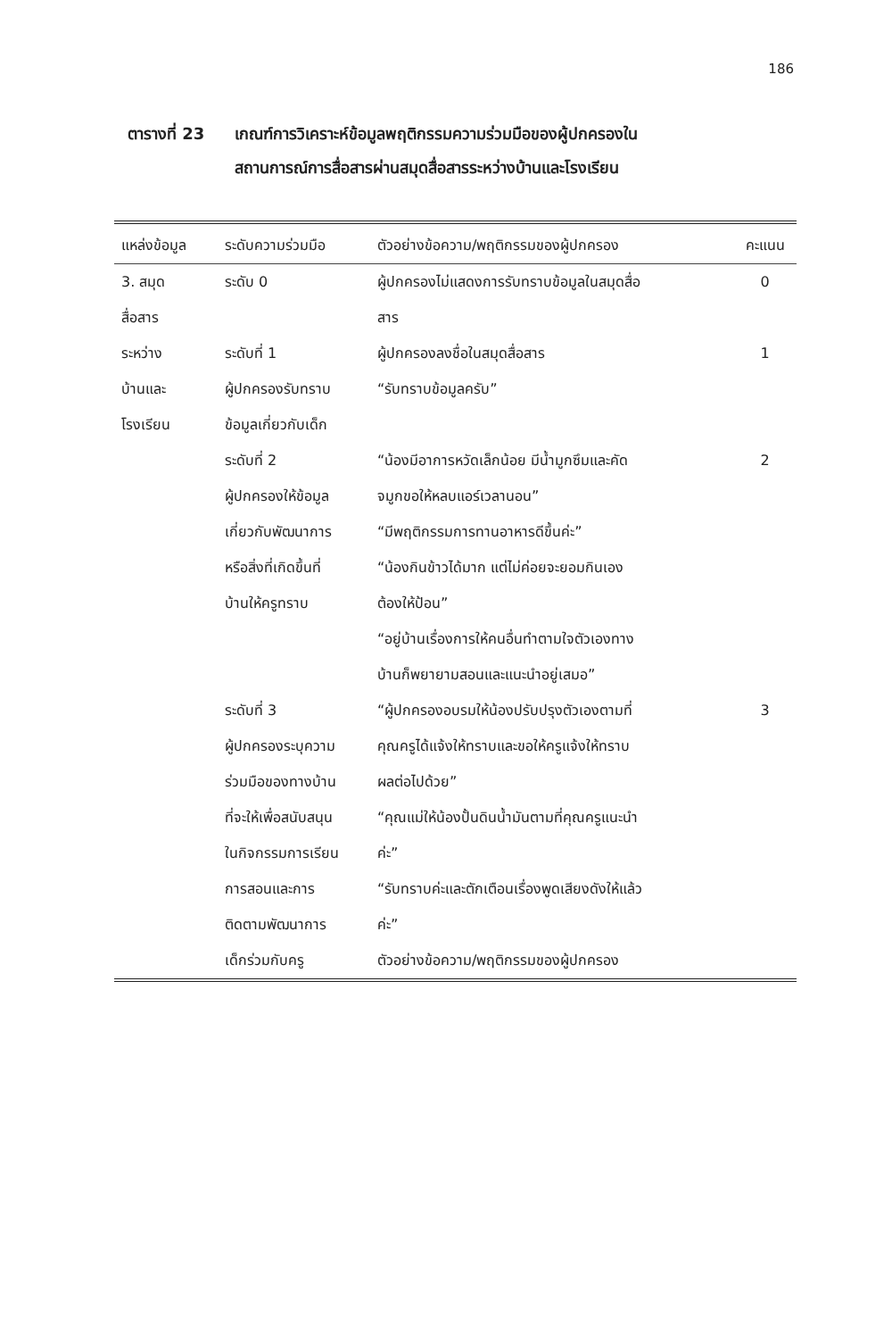186
ตารางที่ 23 เกณฑ์การวิเคราะห์ข้อมูลพฤติกรรมความร่วมมือของผู้ปกครองใน
สถานการณ์การสื่อสารผ่านสมุดสื่อสารระหว่างบ้านและโรงเรียน
| แหล่งข้อมูล | ระดับความร่วมมือ | ตัวอย่างข้อความ/พฤติกรรมของผู้ปกครอง | คะแนน |
| --- | --- | --- | --- |
| 3. สมุด สื่อสาร | ระดับ 0 | ผู้ปกครองไม่แสดงการรับทราบข้อมูลในสมุดสื่อ สาร | 0 |
| ระหว่าง บ้านและ โรงเรียน | ระดับที่ 1 ผู้ปกครองรับทราบ ข้อมูลเกี่ยวกับเด็ก | ผู้ปกครองลงชื่อในสมุดสื่อสาร “รับทราบข้อมูลครับ” | 1 |
| | ระดับที่ 2 ผู้ปกครองให้ข้อมูล เกี่ยวกับพัฒนาการ หรือสิ่งที่เกิดขึ้นที่ บ้านให้ครูทราบ | “น้องมีอาการหวัดเล็กน้อย มีน้ำมูกซึมและคัด จมูกขอให้หลบแอร์เวลานอน” “มีพฤติกรรมการทานอาหารดีขึ้นค่ะ” “น้องกินข้าวได้มาก แต่ไม่ค่อยจะยอมกินเอง ต้องให้ป้อน” “อยู่บ้านเรื่องการให้คนอื่นทำตามใจตัวเองทาง บ้านก็พยายามสอนและแนะนำอยู่เสมอ” | 2 |
| | ระดับที่ 3 ผู้ปกครองระบุความ ร่วมมือของทางบ้าน ที่จะให้เพื่อสนับสนุน ในกิจกรรมการเรียน การสอนและการ ติดตามพัฒนาการ เด็กร่วมกับครู | “ผู้ปกครองอบรมให้น้องปรับปรุงตัวเองตามที่ คุณครูได้แจ้งให้ทราบและขอให้ครูแจ้งให้ทราบ ผลต่อไปด้วย” “คุณแม่ให้น้องปั้นดินน้ำมันตามที่คุณครูแนะนำ ค่ะ” “รับทราบค่ะและตักเตือนเรื่องพูดเสียงดังให้แล้ว ค่ะ” ตัวอย่างข้อความ/พฤติกรรมของผู้ปกครอง | 3 |